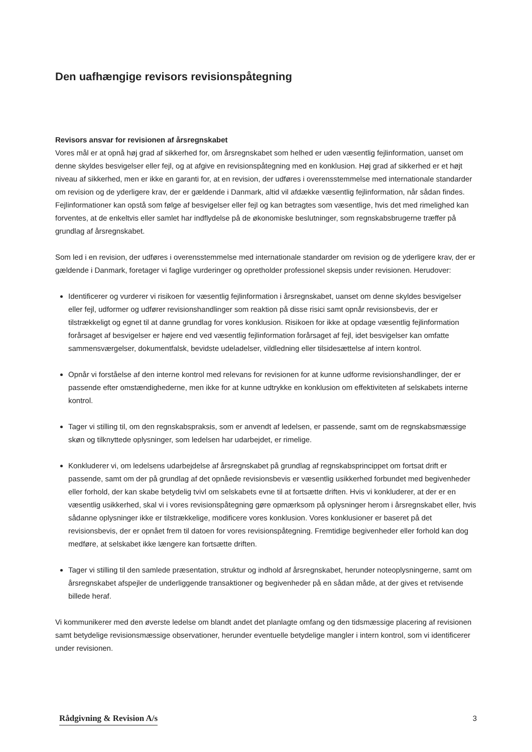Den uafhængige revisors revisionspåtegning
Revisors ansvar for revisionen af årsregnskabet
Vores mål er at opnå høj grad af sikkerhed for, om årsregnskabet som helhed er uden væsentlig fejlinformation, uanset om denne skyldes besvigelser eller fejl, og at afgive en revisionspåtegning med en konklusion. Høj grad af sikkerhed er et højt niveau af sikkerhed, men er ikke en garanti for, at en revision, der udføres i overensstemmelse med internationale standarder om revision og de yderligere krav, der er gældende i Danmark, altid vil afdække væsentlig fejlinformation, når sådan findes. Fejlinformationer kan opstå som følge af besvigelser eller fejl og kan betragtes som væsentlige, hvis det med rimelighed kan forventes, at de enkeltvis eller samlet har indflydelse på de økonomiske beslutninger, som regnskabsbrugerne træffer på grundlag af årsregnskabet.
Som led i en revision, der udføres i overensstemmelse med internationale standarder om revision og de yderligere krav, der er gældende i Danmark, foretager vi faglige vurderinger og opretholder professionel skepsis under revisionen. Herudover:
Identificerer og vurderer vi risikoen for væsentlig fejlinformation i årsregnskabet, uanset om denne skyldes besvigelser eller fejl, udformer og udfører revisionshandlinger som reaktion på disse risici samt opnår revisionsbevis, der er tilstrækkeligt og egnet til at danne grundlag for vores konklusion. Risikoen for ikke at opdage væsentlig fejlinformation forårsaget af besvigelser er højere end ved væsentlig fejlinformation forårsaget af fejl, idet besvigelser kan omfatte sammensværgelser, dokumentfalsk, bevidste udeladelser, vildledning eller tilsidesættelse af intern kontrol.
Opnår vi forståelse af den interne kontrol med relevans for revisionen for at kunne udforme revisionshandlinger, der er passende efter omstændighederne, men ikke for at kunne udtrykke en konklusion om effektiviteten af selskabets interne kontrol.
Tager vi stilling til, om den regnskabspraksis, som er anvendt af ledelsen, er passende, samt om de regnskabsmæssige skøn og tilknyttede oplysninger, som ledelsen har udarbejdet, er rimelige.
Konkluderer vi, om ledelsens udarbejdelse af årsregnskabet på grundlag af regnskabsprincippet om fortsat drift er passende, samt om der på grundlag af det opnåede revisionsbevis er væsentlig usikkerhed forbundet med begivenheder eller forhold, der kan skabe betydelig tvivl om selskabets evne til at fortsætte driften. Hvis vi konkluderer, at der er en væsentlig usikkerhed, skal vi i vores revisionspåtegning gøre opmærksom på oplysninger herom i årsregnskabet eller, hvis sådanne oplysninger ikke er tilstrækkelige, modificere vores konklusion. Vores konklusioner er baseret på det revisionsbevis, der er opnået frem til datoen for vores revisionspåtegning. Fremtidige begivenheder eller forhold kan dog medføre, at selskabet ikke længere kan fortsætte driften.
Tager vi stilling til den samlede præsentation, struktur og indhold af årsregnskabet, herunder noteoplysningerne, samt om årsregnskabet afspejler de underliggende transaktioner og begivenheder på en sådan måde, at der gives et retvisende billede heraf.
Vi kommunikerer med den øverste ledelse om blandt andet det planlagte omfang og den tidsmæssige placering af revisionen samt betydelige revisionsmæssige observationer, herunder eventuelle betydelige mangler i intern kontrol, som vi identificerer under revisionen.
Rådgivning & Revision A/s 3